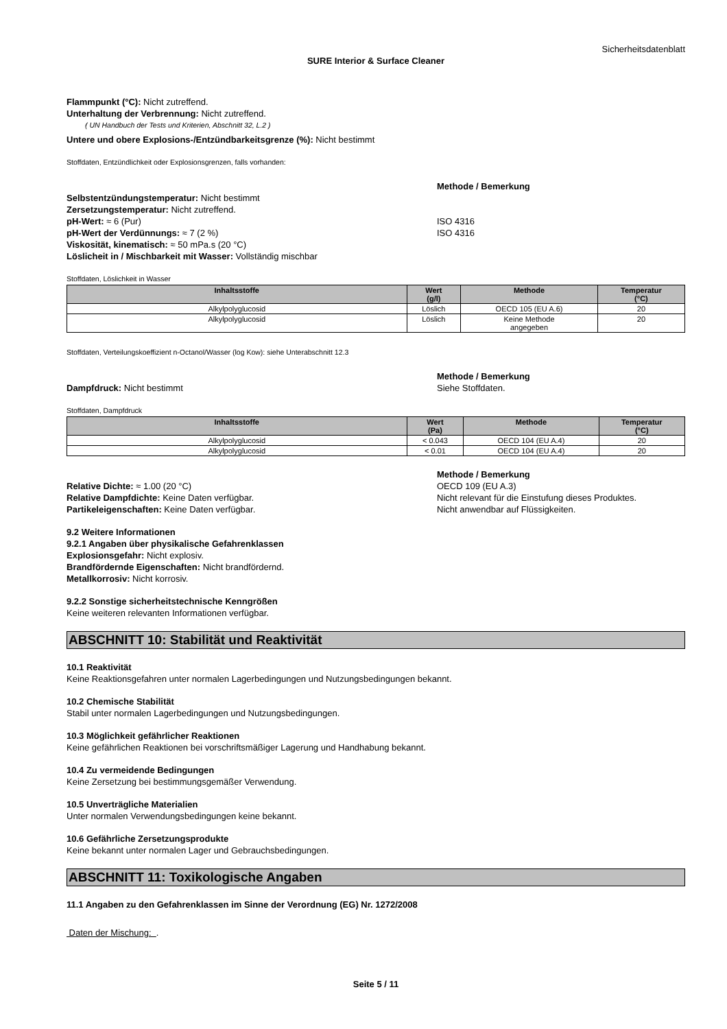Sicherheitsdatenblatt
SURE Interior & Surface Cleaner
Flammpunkt (°C): Nicht zutreffend.
Unterhaltung der Verbrennung: Nicht zutreffend.
( UN Handbuch der Tests und Kriterien, Abschnitt 32, L.2 )
Untere und obere Explosions-/Entzündbarkeitsgrenze (%): Nicht bestimmt
Stoffdaten, Entzündlichkeit oder Explosionsgrenzen, falls vorhanden:
Selbstentzündungstemperatur: Nicht bestimmt
Zersetzungstemperatur: Nicht zutreffend.
pH-Wert: ≈ 6 (Pur)
pH-Wert der Verdünnungs: ≈ 7 (2 %)
Viskosität, kinematisch: ≈ 50 mPa.s (20 °C)
Löslicheit in / Mischbarkeit mit Wasser: Vollständig mischbar
Methode / Bemerkung
ISO 4316
ISO 4316
Stoffdaten, Löslichkeit in Wasser
| Inhaltsstoffe | Wert (g/l) | Methode | Temperatur (°C) |
| --- | --- | --- | --- |
| Alkylpolyglucosid | Löslich | OECD 105 (EU A.6) | 20 |
| Alkylpolyglucosid | Löslich | Keine Methode angegeben | 20 |
Stoffdaten, Verteilungskoeffizient n-Octanol/Wasser (log Kow): siehe Unterabschnitt 12.3
Dampfdruck: Nicht bestimmt Methode / Bemerkung
Siehe Stoffdaten.
Stoffdaten, Dampfdruck
| Inhaltsstoffe | Wert (Pa) | Methode | Temperatur (°C) |
| --- | --- | --- | --- |
| Alkylpolyglucosid | < 0.043 | OECD 104 (EU A.4) | 20 |
| Alkylpolyglucosid | < 0.01 | OECD 104 (EU A.4) | 20 |
Relative Dichte: ≈ 1.00 (20 °C)
Relative Dampfdichte: Keine Daten verfügbar.
Partikeleigenschaften: Keine Daten verfügbar.
Methode / Bemerkung
OECD 109 (EU A.3)
Nicht relevant für die Einstufung dieses Produktes.
Nicht anwendbar auf Flüssigkeiten.
9.2 Weitere Informationen
9.2.1 Angaben über physikalische Gefahrenklassen
Explosionsgefahr: Nicht explosiv.
Brandfördernde Eigenschaften: Nicht brandfördernd.
Metallkorrosiv: Nicht korrosiv.
9.2.2 Sonstige sicherheitstechnische Kenngrößen
Keine weiteren relevanten Informationen verfügbar.
ABSCHNITT 10: Stabilität und Reaktivität
10.1 Reaktivität
Keine Reaktionsgefahren unter normalen Lagerbedingungen und Nutzungsbedingungen bekannt.
10.2 Chemische Stabilität
Stabil unter normalen Lagerbedingungen und Nutzungsbedingungen.
10.3 Möglichkeit gefährlicher Reaktionen
Keine gefährlichen Reaktionen bei vorschriftsmäßiger Lagerung und Handhabung bekannt.
10.4 Zu vermeidende Bedingungen
Keine Zersetzung bei bestimmungsgemäßer Verwendung.
10.5 Unverträgliche Materialien
Unter normalen Verwendungsbedingungen keine bekannt.
10.6 Gefährliche Zersetzungsprodukte
Keine bekannt unter normalen Lager und Gebrauchsbedingungen.
ABSCHNITT 11: Toxikologische Angaben
11.1 Angaben zu den Gefahrenklassen im Sinne der Verordnung (EG) Nr. 1272/2008
Daten der Mischung: .
Seite 5 / 11